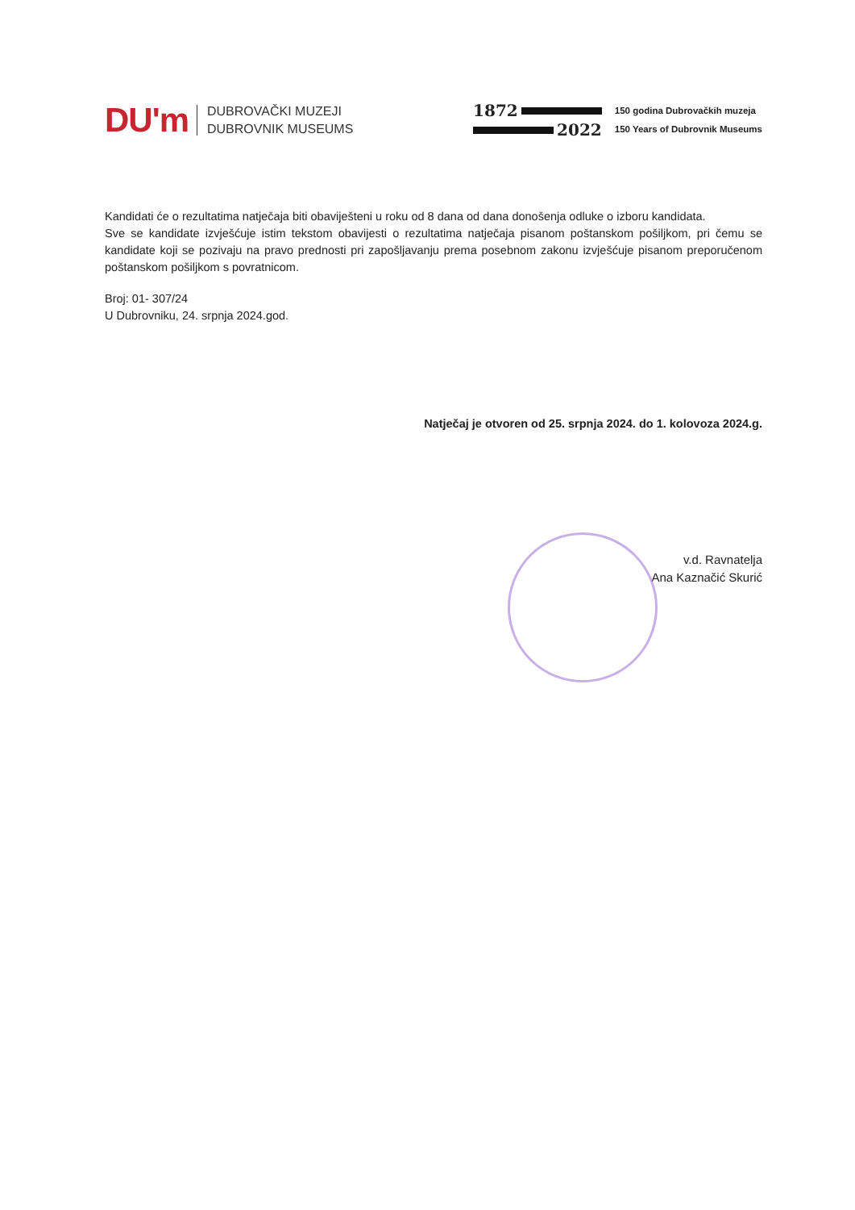DU'm
DUBROVAČKI MUZEJI
DUBROVNIK MUSEUMS
1872
2022
150 godina Dubrovačkih muzeja
150 Years of Dubrovnik Museums
Kandidati će o rezultatima natječaja biti obaviješteni u roku od 8 dana od dana donošenja odluke o izboru kandidata.
Sve se kandidate izvješćuje istim tekstom obavijesti o rezultatima natječaja pisanom poštanskom pošiljkom, pri čemu se kandidate koji se pozivaju na pravo prednosti pri zapošljavanju prema posebnom zakonu izvješćuje pisanom preporučenom poštanskom pošiljkom s povratnicom.
Broj: 01- 307/24
U Dubrovniku, 24. srpnja 2024.god.
Natječaj je otvoren od 25. srpnja 2024. do 1. kolovoza 2024.g.
v.d. Ravnatelja
Ana Kaznačić Skurić